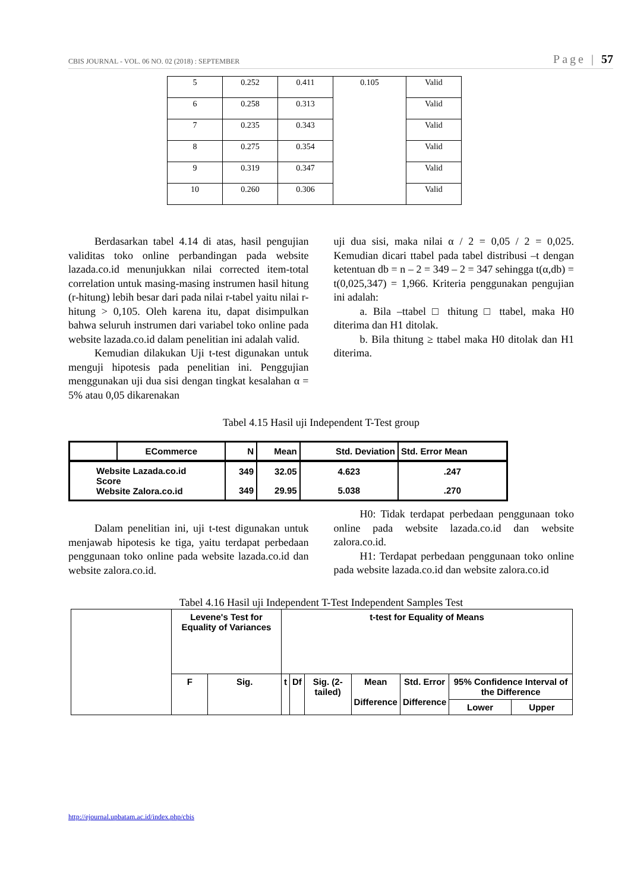CBIS JOURNAL - VOL. 06 NO. 02 (2018) : SEPTEMBER Page | 57
| 5 | 0.252 | 0.411 | 0.105 | Valid |
| 6 | 0.258 | 0.313 | | Valid |
| 7 | 0.235 | 0.343 | | Valid |
| 8 | 0.275 | 0.354 | | Valid |
| 9 | 0.319 | 0.347 | | Valid |
| 10 | 0.260 | 0.306 | | Valid |
Berdasarkan tabel 4.14 di atas, hasil pengujian validitas toko online perbandingan pada website lazada.co.id menunjukkan nilai corrected item-total correlation untuk masing-masing instrumen hasil hitung (r-hitung) lebih besar dari pada nilai r-tabel yaitu nilai r-hitung > 0,105. Oleh karena itu, dapat disimpulkan bahwa seluruh instrumen dari variabel toko online pada website lazada.co.id dalam penelitian ini adalah valid.
Kemudian dilakukan Uji t-test digunakan untuk menguji hipotesis pada penelitian ini. Penggujian menggunakan uji dua sisi dengan tingkat kesalahan α = 5% atau 0,05 dikarenakan
uji dua sisi, maka nilai α / 2 = 0,05 / 2 = 0,025. Kemudian dicari ttabel pada tabel distribusi –t dengan ketentuan db = n – 2 = 349 – 2 = 347 sehingga t(α,db) = t(0,025,347) = 1,966. Kriteria penggunakan pengujian ini adalah:
a. Bila –ttabel □ thitung □ ttabel, maka H0 diterima dan H1 ditolak.
b. Bila thitung ≥ ttabel maka H0 ditolak dan H1 diterima.
Tabel 4.15 Hasil uji Independent T-Test group
| | ECommerce | N | Mean | Std. Deviation | Std. Error Mean |
| --- | --- | --- | --- | --- | --- |
| Website Lazada.co.id Score Website Zalora.co.id | | 349 | 32.05 | 4.623 | .247 |
| | | 349 | 29.95 | 5.038 | .270 |
Dalam penelitian ini, uji t-test digunakan untuk menjawab hipotesis ke tiga, yaitu terdapat perbedaan penggunaan toko online pada website lazada.co.id dan website zalora.co.id.
H0: Tidak terdapat perbedaan penggunaan toko online pada website lazada.co.id dan website zalora.co.id.
H1: Terdapat perbedaan penggunaan toko online pada website lazada.co.id dan website zalora.co.id
Tabel 4.16 Hasil uji Independent T-Test Independent Samples Test
| | Levene's Test for Equality of Variances | | t-test for Equality of Means | | | | | | |
| | F | Sig. | t | Df | Sig. (2-tailed) | Mean Difference | Std. Error Difference | 95% Confidence Interval of the Difference | |
| | | | | | | | | Lower | Upper |
http://ejournal.upbatam.ac.id/index.php/cbis